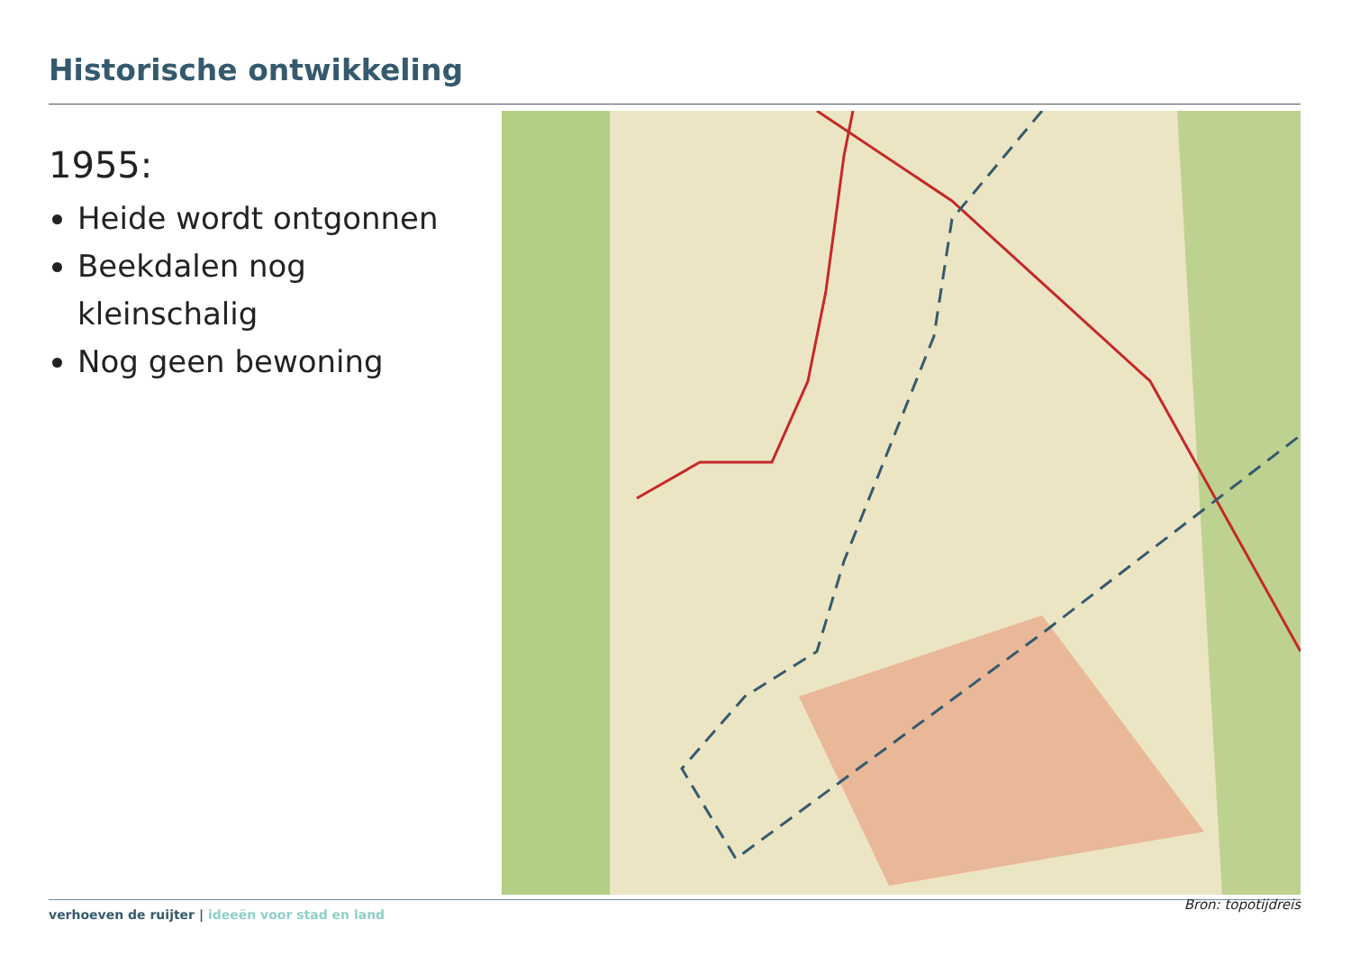Historische ontwikkeling
1955:
Heide wordt ontgonnen
Beekdalen nog kleinschalig
Nog geen bewoning
verhoeven de ruijter | ideeën voor stad en land
Bron: topotijdreis